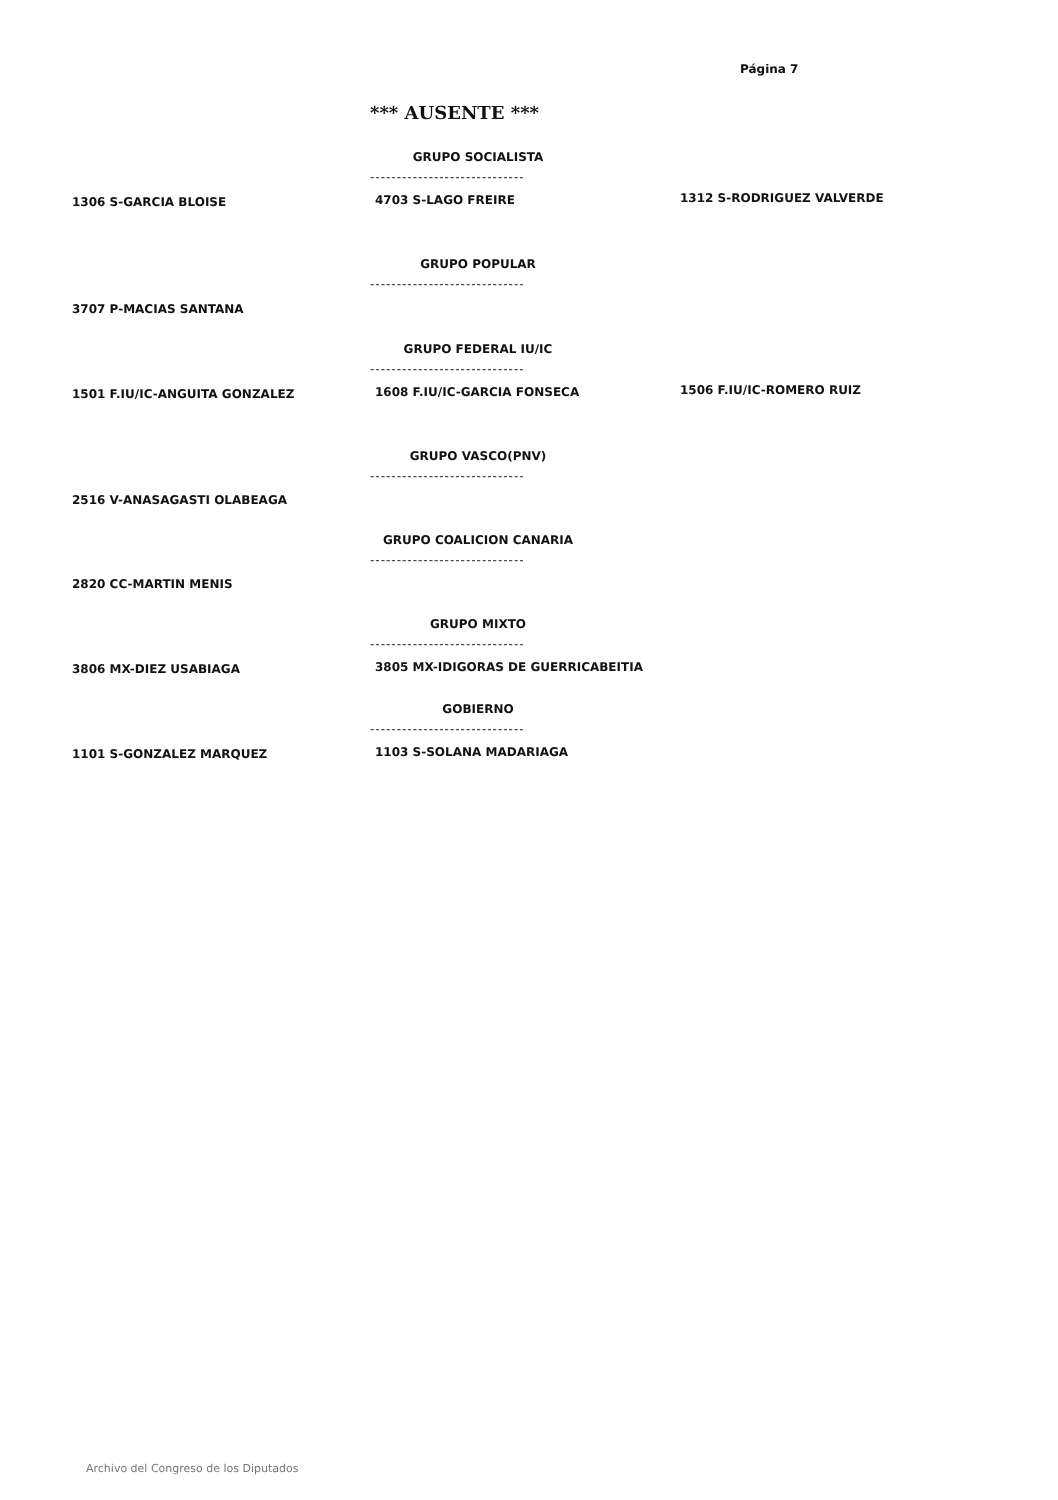Página 7
*** AUSENTE ***
GRUPO SOCIALISTA
-----------------------------
1306 S-GARCIA BLOISE 4703 S-LAGO FREIRE 1312 S-RODRIGUEZ VALVERDE
GRUPO POPULAR
-----------------------------
3707 P-MACIAS SANTANA
GRUPO FEDERAL IU/IC
-----------------------------
1501 F.IU/IC-ANGUITA GONZALEZ 1608 F.IU/IC-GARCIA FONSECA 1506 F.IU/IC-ROMERO RUIZ
GRUPO VASCO(PNV)
-----------------------------
2516 V-ANASAGASTI OLABEAGA
GRUPO COALICION CANARIA
-----------------------------
2820 CC-MARTIN MENIS
GRUPO MIXTO
-----------------------------
3806 MX-DIEZ USABIAGA
3805 MX-IDIGORAS DE GUERRICABEITIA
GOBIERNO
-----------------------------
1101 S-GONZALEZ MARQUEZ 1103 S-SOLANA MADARIAGA
Archivo del Congreso de los Diputados